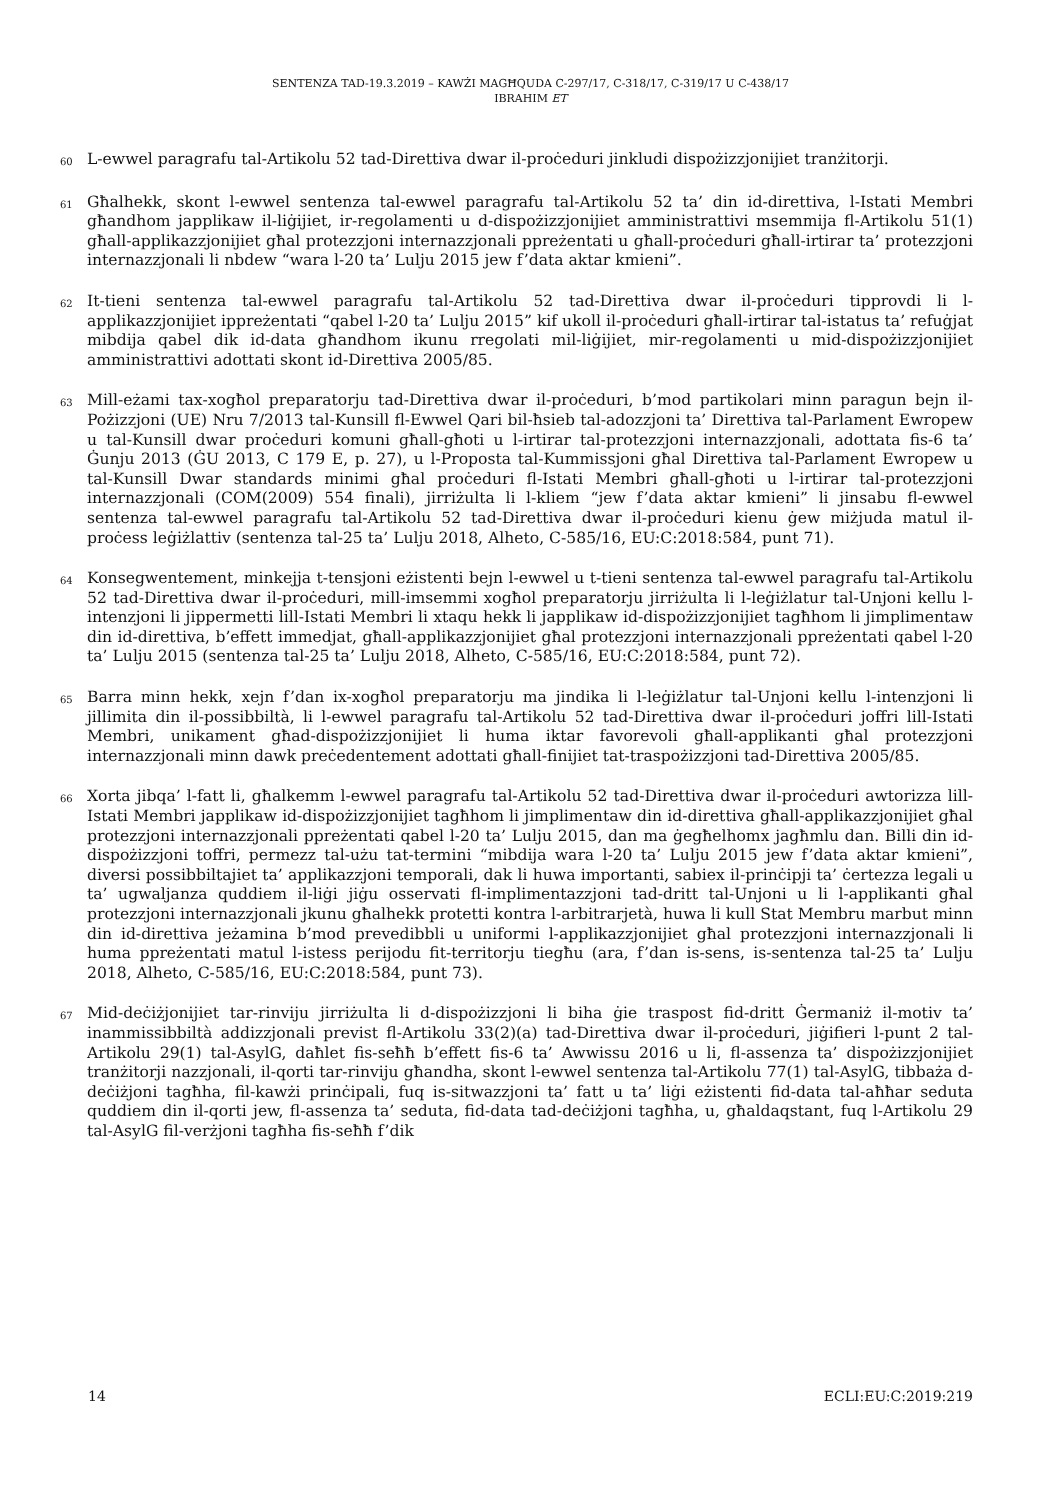SENTENZA TAD-19.3.2019 – KAWŻI MAGĦQUDA C-297/17, C-318/17, C-319/17 U C-438/17
IBRAHIM ET
60
L-ewwel paragrafu tal-Artikolu 52 tad-Direttiva dwar il-proċeduri jinkludi dispożizzjonijiet tranżitorji.
61
Għalhekk, skont l-ewwel sentenza tal-ewwel paragrafu tal-Artikolu 52 ta’ din id-direttiva, l-Istati Membri għandhom japplikaw il-liġijiet, ir-regolamenti u d-dispożizzjonijiet amministrattivi msemmija fl-Artikolu 51(1) għall-applikazzjonijiet għal protezzjoni internazzjonali ppreżentati u għall-proċeduri għall-irtirar ta’ protezzjoni internazzjonali li nbdew “wara l-20 ta’ Lulju 2015 jew f’data aktar kmieni”.
62
It-tieni sentenza tal-ewwel paragrafu tal-Artikolu 52 tad-Direttiva dwar il-proċeduri tipprovdi li l-applikazzjonijiet ippreżentati “qabel l-20 ta’ Lulju 2015” kif ukoll il-proċeduri għall-irtirar tal-istatus ta’ refuġjat mibdija qabel dik id-data għandhom ikunu rregolati mil-liġijiet, mir-regolamenti u mid-dispożizzjonijiet amministrattivi adottati skont id-Direttiva 2005/85.
63
Mill-eżami tax-xogħol preparatorju tad-Direttiva dwar il-proċeduri, b’mod partikolari minn paragun bejn il-Pożizzjoni (UE) Nru 7/2013 tal-Kunsill fl-Ewwel Qari bil-ħsieb tal-adozzjoni ta’ Direttiva tal-Parlament Ewropew u tal-Kunsill dwar proċeduri komuni għall-għoti u l-irtirar tal-protezzjoni internazzjonali, adottata fis-6 ta’ Ġunju 2013 (ĠU 2013, C 179 E, p. 27), u l-Proposta tal-Kummissjoni għal Direttiva tal-Parlament Ewropew u tal-Kunsill Dwar standards minimi għal proċeduri fl-Istati Membri għall-għoti u l-irtirar tal-protezzjoni internazzjonali (COM(2009) 554 finali), jirriżulta li l-kliem “jew f’data aktar kmieni” li jinsabu fl-ewwel sentenza tal-ewwel paragrafu tal-Artikolu 52 tad-Direttiva dwar il-proċeduri kienu ġew miżjuda matul il-proċess leġiżlattiv (sentenza tal-25 ta’ Lulju 2018, Alheto, C-585/16, EU:C:2018:584, punt 71).
64
Konsegwentement, minkejja t-tensjoni eżistenti bejn l-ewwel u t-tieni sentenza tal-ewwel paragrafu tal-Artikolu 52 tad-Direttiva dwar il-proċeduri, mill-imsemmi xogħol preparatorju jirriżulta li l-leġiżlatur tal-Unjoni kellu l-intenzjoni li jippermetti lill-Istati Membri li xtaqu hekk li japplikaw id-dispożizzjonijiet tagħhom li jimplimentaw din id-direttiva, b’effett immedjat, għall-applikazzjonijiet għal protezzjoni internazzjonali ppreżentati qabel l-20 ta’ Lulju 2015 (sentenza tal-25 ta’ Lulju 2018, Alheto, C-585/16, EU:C:2018:584, punt 72).
65
Barra minn hekk, xejn f’dan ix-xogħol preparatorju ma jindika li l-leġiżlatur tal-Unjoni kellu l-intenzjoni li jillimita din il-possibbiltà, li l-ewwel paragrafu tal-Artikolu 52 tad-Direttiva dwar il-proċeduri joffri lill-Istati Membri, unikament għad-dispożizzjonijiet li huma iktar favorevoli għall-applikanti għal protezzjoni internazzjonali minn dawk preċedentement adottati għall-finijiet tat-traspożizzjoni tad-Direttiva 2005/85.
66
Xorta jibqa’ l-fatt li, għalkemm l-ewwel paragrafu tal-Artikolu 52 tad-Direttiva dwar il-proċeduri awtorizza lill-Istati Membri japplikaw id-dispożizzjonijiet tagħhom li jimplimentaw din id-direttiva għall-applikazzjonijiet għal protezzjoni internazzjonali ppreżentati qabel l-20 ta’ Lulju 2015, dan ma ġegħelhomx jagħmlu dan. Billi din id-dispożizzjoni toffri, permezz tal-użu tat-termini “mibdija wara l-20 ta’ Lulju 2015 jew f’data aktar kmieni”, diversi possibbiltajiet ta’ applikazzjoni temporali, dak li huwa importanti, sabiex il-prinċipji ta’ ċertezza legali u ta’ ugwaljanza quddiem il-liġi jiġu osservati fl-implimentazzjoni tad-dritt tal-Unjoni u li l-applikanti għal protezzjoni internazzjonali jkunu għalhekk protetti kontra l-arbitrarjetà, huwa li kull Stat Membru marbut minn din id-direttiva jeżamina b’mod prevedibbli u uniformi l-applikazzjonijiet għal protezzjoni internazzjonali li huma ppreżentati matul l-istess perijodu fit-territorju tiegħu (ara, f’dan is-sens, is-sentenza tal-25 ta’ Lulju 2018, Alheto, C-585/16, EU:C:2018:584, punt 73).
67
Mid-deċiżjonijiet tar-rinviju jirriżulta li d-dispożizzjoni li biha ġie traspost fid-dritt Ġermaniż il-motiv ta’ inammissibbiltà addizzjonali previst fl-Artikolu 33(2)(a) tad-Direttiva dwar il-proċeduri, jiġifieri l-punt 2 tal-Artikolu 29(1) tal-AsylG, daħlet fis-seħħ b’effett fis-6 ta’ Awwissu 2016 u li, fl-assenza ta’ dispożizzjonijiet tranżitorji nazzjonali, il-qorti tar-rinviju għandha, skont l-ewwel sentenza tal-Artikolu 77(1) tal-AsylG, tibbaża d-deċiżjoni tagħha, fil-kawżi prinċipali, fuq is-sitwazzjoni ta’ fatt u ta’ liġi eżistenti fid-data tal-aħħar seduta quddiem din il-qorti jew, fl-assenza ta’ seduta, fid-data tad-deċiżjoni tagħha, u, għaldaqstant, fuq l-Artikolu 29 tal-AsylG fil-verżjoni tagħha fis-seħħ f’dik
14 ECLI:EU:C:2019:219